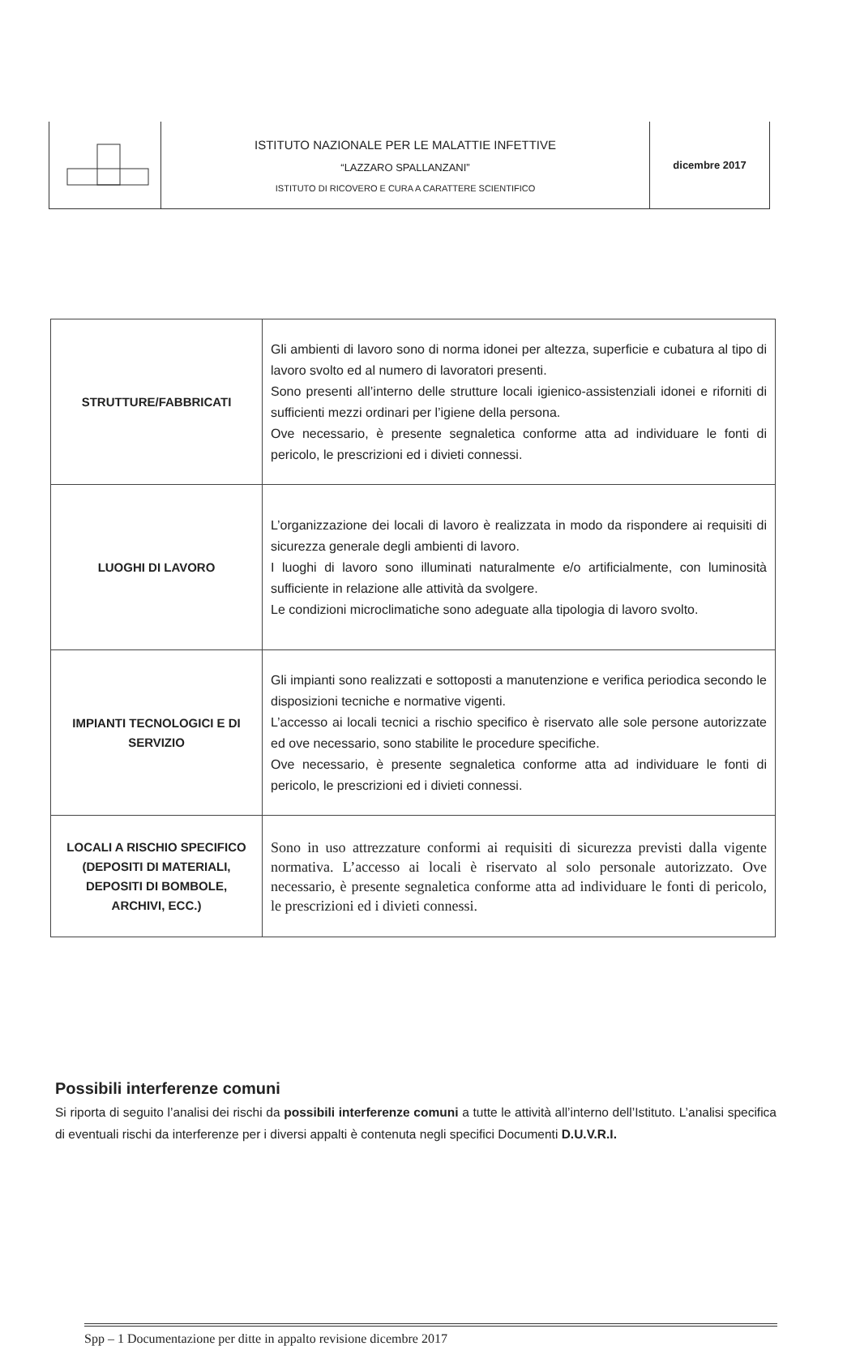| | ISTITUTO NAZIONALE PER LE MALATTIE INFETTIVE “LAZZARO SPALLANZANI” ISTITUTO DI RICOVERO E CURA A CARATTERE SCIENTIFICO | dicembre 2017 |
| STRUTTURE/FABBRICATI | Gli ambienti di lavoro sono di norma idonei per altezza, superficie e cubatura al tipo di lavoro svolto ed al numero di lavoratori presenti. Sono presenti all’interno delle strutture locali igienico-assistenziali idonei e riforniti di sufficienti mezzi ordinari per l’igiene della persona. Ove necessario, è presente segnaletica conforme atta ad individuare le fonti di pericolo, le prescrizioni ed i divieti connessi. |
| LUOGHI DI LAVORO | L’organizzazione dei locali di lavoro è realizzata in modo da rispondere ai requisiti di sicurezza generale degli ambienti di lavoro. I luoghi di lavoro sono illuminati naturalmente e/o artificialmente, con luminosità sufficiente in relazione alle attività da svolgere. Le condizioni microclimatiche sono adeguate alla tipologia di lavoro svolto. |
| IMPIANTI TECNOLOGICI E DI SERVIZIO | Gli impianti sono realizzati e sottoposti a manutenzione e verifica periodica secondo le disposizioni tecniche e normative vigenti. L’accesso ai locali tecnici a rischio specifico è riservato alle sole persone autorizzate ed ove necessario, sono stabilite le procedure specifiche. Ove necessario, è presente segnaletica conforme atta ad individuare le fonti di pericolo, le prescrizioni ed i divieti connessi. |
| LOCALI A RISCHIO SPECIFICO (DEPOSITI DI MATERIALI, DEPOSITI DI BOMBOLE, ARCHIVI, ECC.) | Sono in uso attrezzature conformi ai requisiti di sicurezza previsti dalla vigente normativa. L’accesso ai locali è riservato al solo personale autorizzato. Ove necessario, è presente segnaletica conforme atta ad individuare le fonti di pericolo, le prescrizioni ed i divieti connessi. |
Possibili interferenze comuni
Si riporta di seguito l’analisi dei rischi da possibili interferenze comuni a tutte le attività all’interno dell’Istituto. L’analisi specifica di eventuali rischi da interferenze per i diversi appalti è contenuta negli specifici Documenti D.U.V.R.I.
Spp – 1 Documentazione per ditte in appalto revisione dicembre 2017